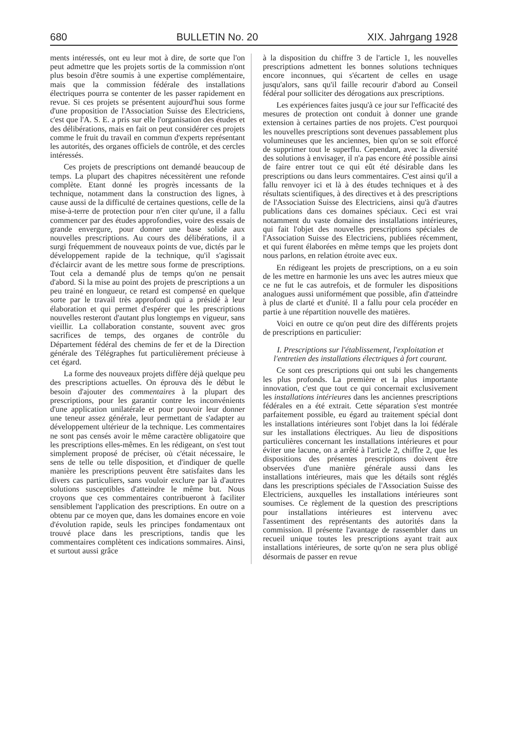680 BULLETIN No. 20 XIX. Jahrgang 1928
ments intéressés, ont eu leur mot à dire, de sorte que l'on peut admettre que les projets sortis de la commission n'ont plus besoin d'être soumis à une expertise complémentaire, mais que la commission fédérale des installations électriques pourra se contenter de les passer rapidement en revue. Si ces projets se présentent aujourd'hui sous forme d'une proposition de l'Association Suisse des Electriciens, c'est que l'A. S. E. a pris sur elle l'organisation des études et des délibérations, mais en fait on peut considérer ces projets comme le fruit du travail en commun d'experts représentant les autorités, des organes officiels de contrôle, et des cercles intéressés.
Ces projets de prescriptions ont demandé beaucoup de temps. La plupart des chapitres nécessitèrent une refonde complète. Etant donné les progrès incessants de la technique, notamment dans la construction des lignes, à cause aussi de la difficulté de certaines questions, celle de la mise-à-terre de protection pour n'en citer qu'une, il a fallu commencer par des études approfondies, voire des essais de grande envergure, pour donner une base solide aux nouvelles prescriptions. Au cours des délibérations, il a surgi fréquemment de nouveaux points de vue, dictés par le développement rapide de la technique, qu'il s'agissait d'éclaircir avant de les mettre sous forme de prescriptions. Tout cela a demandé plus de temps qu'on ne pensait d'abord. Si la mise au point des projets de prescriptions a un peu trainé en longueur, ce retard est compensé en quelque sorte par le travail très approfondi qui a présidé à leur élaboration et qui permet d'espérer que les prescriptions nouvelles resteront d'autant plus longtemps en vigueur, sans vieillir. La collaboration constante, souvent avec gros sacrifices de temps, des organes de contrôle du Département fédéral des chemins de fer et de la Direction générale des Télégraphes fut particulièrement précieuse à cet égard.
La forme des nouveaux projets diffère déjà quelque peu des prescriptions actuelles. On éprouva dès le début le besoin d'ajouter des commentaires à la plupart des prescriptions, pour les garantir contre les inconvénients d'une application unilatérale et pour pouvoir leur donner une teneur assez générale, leur permettant de s'adapter au développement ultérieur de la technique. Les commentaires ne sont pas censés avoir le même caractère obligatoire que les prescriptions elles-mêmes. En les rédigeant, on s'est tout simplement proposé de préciser, où c'était nécessaire, le sens de telle ou telle disposition, et d'indiquer de quelle manière les prescriptions peuvent être satisfaites dans les divers cas particuliers, sans vouloir exclure par là d'autres solutions susceptibles d'atteindre le même but. Nous croyons que ces commentaires contribueront à faciliter sensiblement l'application des prescriptions. En outre on a obtenu par ce moyen que, dans les domaines encore en voie d'évolution rapide, seuls les principes fondamentaux ont trouvé place dans les prescriptions, tandis que les commentaires complètent ces indications sommaires. Ainsi, et surtout aussi grâce
à la disposition du chiffre 3 de l'article 1, les nouvelles prescriptions admettent les bonnes solutions techniques encore inconnues, qui s'écartent de celles en usage jusqu'alors, sans qu'il faille recourir d'abord au Conseil fédéral pour solliciter des dérogations aux prescriptions.
Les expériences faites jusqu'à ce jour sur l'efficacité des mesures de protection ont conduit à donner une grande extension à certaines parties de nos projets. C'est pourquoi les nouvelles prescriptions sont devenues passablement plus volumineuses que les anciennes, bien qu'on se soit efforcé de supprimer tout le superflu. Cependant, avec la diversité des solutions à envisager, il n'a pas encore été possible ainsi de faire entrer tout ce qui eût été désirable dans les prescriptions ou dans leurs commentaires. C'est ainsi qu'il a fallu renvoyer ici et là à des études techniques et à des résultats scientifiques, à des directives et à des prescriptions de l'Association Suisse des Electriciens, ainsi qu'à d'autres publications dans ces domaines spéciaux. Ceci est vrai notamment du vaste domaine des installations intérieures, qui fait l'objet des nouvelles prescriptions spéciales de l'Association Suisse des Electriciens, publiées récemment, et qui furent élaborées en même temps que les projets dont nous parlons, en relation étroite avec eux.
En rédigeant les projets de prescriptions, on a eu soin de les mettre en harmonie les uns avec les autres mieux que ce ne fut le cas autrefois, et de formuler les dispositions analogues aussi uniformément que possible, afin d'atteindre à plus de clarté et d'unité. Il a fallu pour cela procéder en partie à une répartition nouvelle des matières.
Voici en outre ce qu'on peut dire des différents projets de prescriptions en particulier:
I. Prescriptions sur l'établissement, l'exploitation et l'entretien des installations électriques à fort courant.
Ce sont ces prescriptions qui ont subi les changements les plus profonds. La première et la plus importante innovation, c'est que tout ce qui concernait exclusivement les installations intérieures dans les anciennes prescriptions fédérales en a été extrait. Cette séparation s'est montrée parfaitement possible, eu égard au traitement spécial dont les installations intérieures sont l'objet dans la loi fédérale sur les installations électriques. Au lieu de dispositions particulières concernant les installations intérieures et pour éviter une lacune, on a arrêté à l'article 2, chiffre 2, que les dispositions des présentes prescriptions doivent être observées d'une manière générale aussi dans les installations intérieures, mais que les détails sont réglés dans les prescriptions spéciales de l'Association Suisse des Electriciens, auxquelles les installations intérieures sont soumises. Ce règlement de la question des prescriptions pour installations intérieures est intervenu avec l'assentiment des représentants des autorités dans la commission. Il présente l'avantage de rassembler dans un recueil unique toutes les prescriptions ayant trait aux installations intérieures, de sorte qu'on ne sera plus obligé désormais de passer en revue